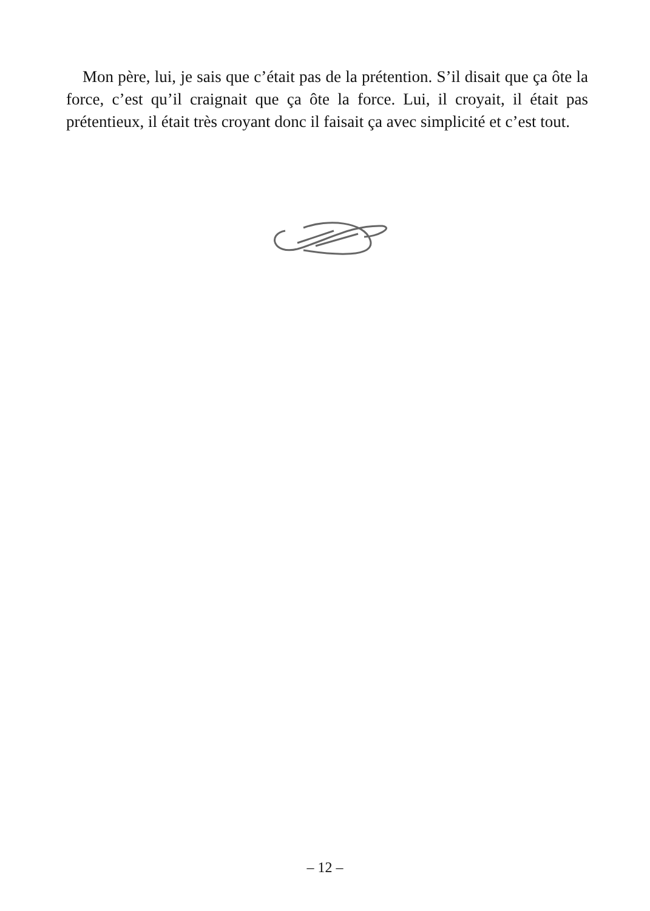Mon père, lui, je sais que c’était pas de la prétention. S’il disait que ça ôte la force, c’est qu’il craignait que ça ôte la force. Lui, il croyait, il était pas prétentieux, il était très croyant donc il faisait ça avec simplicité et c’est tout.
– 12 –